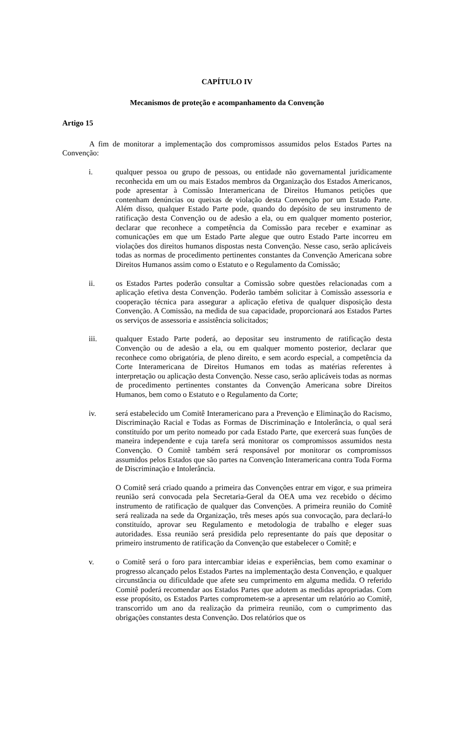CAPÍTULO IV
Mecanismos de proteção e acompanhamento da Convenção
Artigo 15
A fim de monitorar a implementação dos compromissos assumidos pelos Estados Partes na Convenção:
i. qualquer pessoa ou grupo de pessoas, ou entidade não governamental juridicamente reconhecida em um ou mais Estados membros da Organização dos Estados Americanos, pode apresentar à Comissão Interamericana de Direitos Humanos petições que contenham denúncias ou queixas de violação desta Convenção por um Estado Parte. Além disso, qualquer Estado Parte pode, quando do depósito de seu instrumento de ratificação desta Convenção ou de adesão a ela, ou em qualquer momento posterior, declarar que reconhece a competência da Comissão para receber e examinar as comunicações em que um Estado Parte alegue que outro Estado Parte incorreu em violações dos direitos humanos dispostas nesta Convenção. Nesse caso, serão aplicáveis todas as normas de procedimento pertinentes constantes da Convenção Americana sobre Direitos Humanos assim como o Estatuto e o Regulamento da Comissão;
ii. os Estados Partes poderão consultar a Comissão sobre questões relacionadas com a aplicação efetiva desta Convenção. Poderão também solicitar à Comissão assessoria e cooperação técnica para assegurar a aplicação efetiva de qualquer disposição desta Convenção. A Comissão, na medida de sua capacidade, proporcionará aos Estados Partes os serviços de assessoria e assistência solicitados;
iii. qualquer Estado Parte poderá, ao depositar seu instrumento de ratificação desta Convenção ou de adesão a ela, ou em qualquer momento posterior, declarar que reconhece como obrigatória, de pleno direito, e sem acordo especial, a competência da Corte Interamericana de Direitos Humanos em todas as matérias referentes à interpretação ou aplicação desta Convenção. Nesse caso, serão aplicáveis todas as normas de procedimento pertinentes constantes da Convenção Americana sobre Direitos Humanos, bem como o Estatuto e o Regulamento da Corte;
iv. será estabelecido um Comitê Interamericano para a Prevenção e Eliminação do Racismo, Discriminação Racial e Todas as Formas de Discriminação e Intolerância, o qual será constituído por um perito nomeado por cada Estado Parte, que exercerá suas funções de maneira independente e cuja tarefa será monitorar os compromissos assumidos nesta Convenção. O Comitê também será responsável por monitorar os compromissos assumidos pelos Estados que são partes na Convenção Interamericana contra Toda Forma de Discriminação e Intolerância.
O Comitê será criado quando a primeira das Convenções entrar em vigor, e sua primeira reunião será convocada pela Secretaria-Geral da OEA uma vez recebido o décimo instrumento de ratificação de qualquer das Convenções. A primeira reunião do Comitê será realizada na sede da Organização, três meses após sua convocação, para declará-lo constituído, aprovar seu Regulamento e metodologia de trabalho e eleger suas autoridades. Essa reunião será presidida pelo representante do país que depositar o primeiro instrumento de ratificação da Convenção que estabelecer o Comitê; e
v. o Comitê será o foro para intercambiar ideias e experiências, bem como examinar o progresso alcançado pelos Estados Partes na implementação desta Convenção, e qualquer circunstância ou dificuldade que afete seu cumprimento em alguma medida. O referido Comitê poderá recomendar aos Estados Partes que adotem as medidas apropriadas. Com esse propósito, os Estados Partes comprometem-se a apresentar um relatório ao Comitê, transcorrido um ano da realização da primeira reunião, com o cumprimento das obrigações constantes desta Convenção. Dos relatórios que os